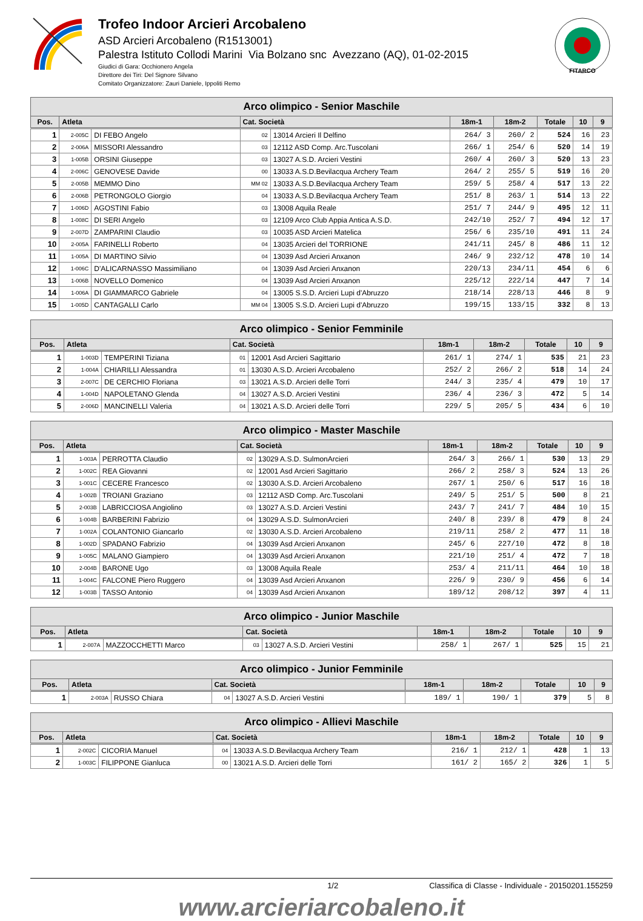Trofeo Indoor Arcieri Arcobaleno
ASD Arcieri Arcobaleno (R1513001)
Palestra Istituto Collodi Marini Via Bolzano snc Avezzano (AQ), 01-02-2015
Giudici di Gara: Occhionero Angela
Direttore dei Tiri: Del Signore Silvano
Comitato Organizzatore: Zauri Daniele, Ippoliti Remo
FITARCO
| Arco olimpico - Senior Maschile | | | | | | | | | |
| --- | --- | --- | --- | --- | --- | --- | --- | --- | --- |
| Pos. | Atleta | | Cat. Società | | 18m-1 | 18m-2 | Totale | 10 | 9 |
| 1 | 2-005C | DI FEBO Angelo | 02 | 13014 Arcieri Il Delfino | 264/ 3 | 260/ 2 | 524 | 16 | 23 |
| 2 | 2-006A | MISSORI Alessandro | 03 | 12112 ASD Comp. Arc.Tuscolani | 266/ 1 | 254/ 6 | 520 | 14 | 19 |
| 3 | 1-005B | ORSINI Giuseppe | 03 | 13027 A.S.D. Arcieri Vestini | 260/ 4 | 260/ 3 | 520 | 13 | 23 |
| 4 | 2-006C | GENOVESE Davide | 00 | 13033 A.S.D.Bevilacqua Archery Team | 264/ 2 | 255/ 5 | 519 | 16 | 20 |
| 5 | 2-005B | MEMMO Dino | MM 02 | 13033 A.S.D.Bevilacqua Archery Team | 259/ 5 | 258/ 4 | 517 | 13 | 22 |
| 6 | 2-006B | PETRONGOLO Giorgio | 04 | 13033 A.S.D.Bevilacqua Archery Team | 251/ 8 | 263/ 1 | 514 | 13 | 22 |
| 7 | 1-006D | AGOSTINI Fabio | 03 | 13008 Aquila Reale | 251/ 7 | 244/ 9 | 495 | 12 | 11 |
| 8 | 1-008C | DI SERI Angelo | 03 | 12109 Arco Club Appia Antica A.S.D. | 242/10 | 252/ 7 | 494 | 12 | 17 |
| 9 | 2-007D | ZAMPARINI Claudio | 03 | 10035 ASD Arcieri Matelica | 256/ 6 | 235/10 | 491 | 11 | 24 |
| 10 | 2-005A | FARINELLI Roberto | 04 | 13035 Arcieri del TORRIONE | 241/11 | 245/ 8 | 486 | 11 | 12 |
| 11 | 1-005A | DI MARTINO Silvio | 04 | 13039 Asd Arcieri Anxanon | 246/ 9 | 232/12 | 478 | 10 | 14 |
| 12 | 1-006C | D'ALICARNASSO Massimiliano | 04 | 13039 Asd Arcieri Anxanon | 220/13 | 234/11 | 454 | 6 | 6 |
| 13 | 1-006B | NOVELLO Domenico | 04 | 13039 Asd Arcieri Anxanon | 225/12 | 222/14 | 447 | 7 | 14 |
| 14 | 1-006A | DI GIAMMARCO Gabriele | 04 | 13005 S.S.D. Arcieri Lupi d'Abruzzo | 218/14 | 228/13 | 446 | 8 | 9 |
| 15 | 1-005D | CANTAGALLI Carlo | MM 04 | 13005 S.S.D. Arcieri Lupi d'Abruzzo | 199/15 | 133/15 | 332 | 8 | 13 |
| Arco olimpico - Senior Femminile | | | | | | | | | |
| --- | --- | --- | --- | --- | --- | --- | --- | --- | --- |
| Pos. | Atleta | | Cat. Società | | 18m-1 | 18m-2 | Totale | 10 | 9 |
| 1 | 1-003D | TEMPERINI Tiziana | 01 | 12001 Asd Arcieri Sagittario | 261/ 1 | 274/ 1 | 535 | 21 | 23 |
| 2 | 1-004A | CHIARILLI Alessandra | 01 | 13030 A.S.D. Arcieri Arcobaleno | 252/ 2 | 266/ 2 | 518 | 14 | 24 |
| 3 | 2-007C | DE CERCHIO Floriana | 03 | 13021 A.S.D. Arcieri delle Torri | 244/ 3 | 235/ 4 | 479 | 10 | 17 |
| 4 | 1-004D | NAPOLETANO Glenda | 04 | 13027 A.S.D. Arcieri Vestini | 236/ 4 | 236/ 3 | 472 | 5 | 14 |
| 5 | 2-006D | MANCINELLI Valeria | 04 | 13021 A.S.D. Arcieri delle Torri | 229/ 5 | 205/ 5 | 434 | 6 | 10 |
| Arco olimpico - Master Maschile | | | | | | | | | |
| --- | --- | --- | --- | --- | --- | --- | --- | --- | --- |
| Pos. | Atleta | | Cat. Società | | 18m-1 | 18m-2 | Totale | 10 | 9 |
| 1 | 1-003A | PERROTTA Claudio | 02 | 13029 A.S.D. SulmonArcieri | 264/ 3 | 266/ 1 | 530 | 13 | 29 |
| 2 | 1-002C | REA Giovanni | 02 | 12001 Asd Arcieri Sagittario | 266/ 2 | 258/ 3 | 524 | 13 | 26 |
| 3 | 1-001C | CECERE Francesco | 02 | 13030 A.S.D. Arcieri Arcobaleno | 267/ 1 | 250/ 6 | 517 | 16 | 18 |
| 4 | 1-002B | TROIANI Graziano | 03 | 12112 ASD Comp. Arc.Tuscolani | 249/ 5 | 251/ 5 | 500 | 8 | 21 |
| 5 | 2-003B | LABRICCIOSA Angiolino | 03 | 13027 A.S.D. Arcieri Vestini | 243/ 7 | 241/ 7 | 484 | 10 | 15 |
| 6 | 1-004B | BARBERINI Fabrizio | 04 | 13029 A.S.D. SulmonArcieri | 240/ 8 | 239/ 8 | 479 | 8 | 24 |
| 7 | 1-002A | COLANTONIO Giancarlo | 02 | 13030 A.S.D. Arcieri Arcobaleno | 219/11 | 258/ 2 | 477 | 11 | 18 |
| 8 | 1-002D | SPADANO Fabrizio | 04 | 13039 Asd Arcieri Anxanon | 245/ 6 | 227/10 | 472 | 8 | 18 |
| 9 | 1-005C | MALANO Giampiero | 04 | 13039 Asd Arcieri Anxanon | 221/10 | 251/ 4 | 472 | 7 | 18 |
| 10 | 2-004B | BARONE Ugo | 03 | 13008 Aquila Reale | 253/ 4 | 211/11 | 464 | 10 | 18 |
| 11 | 1-004C | FALCONE Piero Ruggero | 04 | 13039 Asd Arcieri Anxanon | 226/ 9 | 230/ 9 | 456 | 6 | 14 |
| 12 | 1-003B | TASSO Antonio | 04 | 13039 Asd Arcieri Anxanon | 189/12 | 208/12 | 397 | 4 | 11 |
| Arco olimpico - Junior Maschile | | | | | | | | | |
| --- | --- | --- | --- | --- | --- | --- | --- | --- | --- |
| Pos. | Atleta | | Cat. Società | | 18m-1 | 18m-2 | Totale | 10 | 9 |
| 1 | 2-007A | MAZZOCCHETTI Marco | 03 | 13027 A.S.D. Arcieri Vestini | 258/ 1 | 267/ 1 | 525 | 15 | 21 |
| Arco olimpico - Junior Femminile | | | | | | | | | |
| --- | --- | --- | --- | --- | --- | --- | --- | --- | --- |
| Pos. | Atleta | | Cat. Società | | 18m-1 | 18m-2 | Totale | 10 | 9 |
| 1 | 2-003A | RUSSO Chiara | 04 | 13027 A.S.D. Arcieri Vestini | 189/ 1 | 190/ 1 | 379 | 5 | 8 |
| Arco olimpico - Allievi Maschile | | | | | | | | | |
| --- | --- | --- | --- | --- | --- | --- | --- | --- | --- |
| Pos. | Atleta | | Cat. Società | | 18m-1 | 18m-2 | Totale | 10 | 9 |
| 1 | 2-002C | CICORIA Manuel | 04 | 13033 A.S.D.Bevilacqua Archery Team | 216/ 1 | 212/ 1 | 428 | 1 | 13 |
| 2 | 1-003C | FILIPPONE Gianluca | 00 | 13021 A.S.D. Arcieri delle Torri | 161/ 2 | 165/ 2 | 326 | 1 | 5 |
1/2 Classifica di Classe - Individuale - 20150201.155259
www.arcieriarcobaleno.it